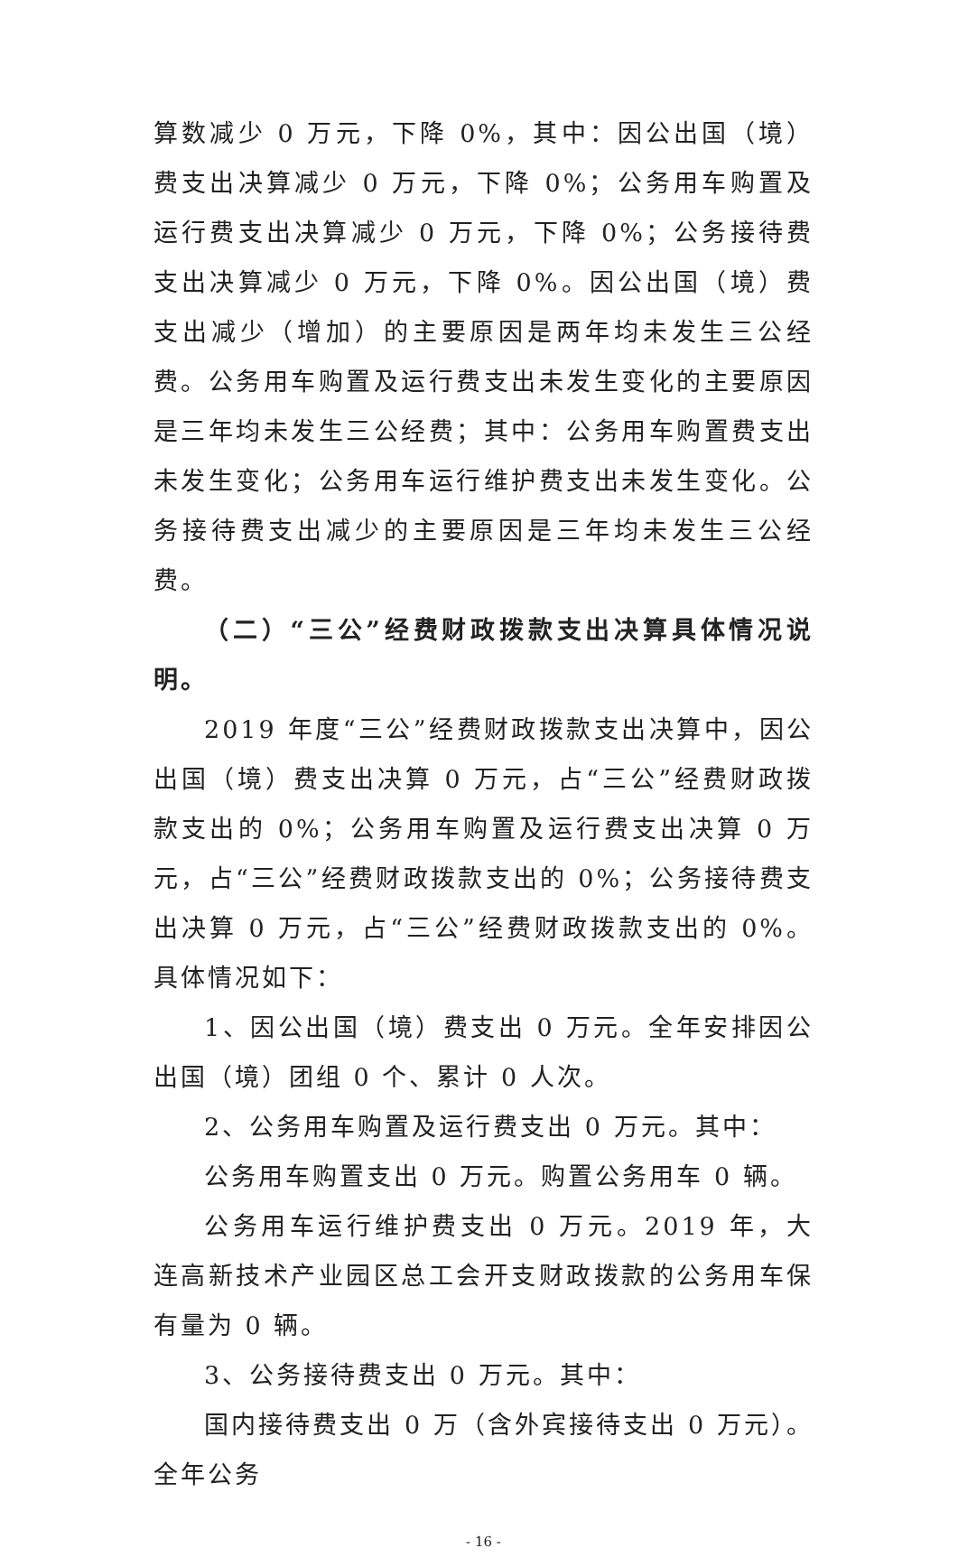算数减少 0 万元，下降 0%，其中：因公出国（境）费支出决算减少 0 万元，下降 0%；公务用车购置及运行费支出决算减少 0 万元，下降 0%；公务接待费支出决算减少 0 万元，下降 0%。因公出国（境）费支出减少（增加）的主要原因是两年均未发生三公经费。公务用车购置及运行费支出未发生变化的主要原因是三年均未发生三公经费；其中：公务用车购置费支出未发生变化；公务用车运行维护费支出未发生变化。公务接待费支出减少的主要原因是三年均未发生三公经费。
（二）“三公”经费财政拨款支出决算具体情况说明。
2019 年度“三公”经费财政拨款支出决算中，因公出国（境）费支出决算 0 万元，占“三公”经费财政拨款支出的 0%；公务用车购置及运行费支出决算 0 万元，占“三公”经费财政拨款支出的 0%；公务接待费支出决算 0 万元，占“三公”经费财政拨款支出的 0%。具体情况如下：
1、因公出国（境）费支出 0 万元。全年安排因公出国（境）团组 0 个、累计 0 人次。
2、公务用车购置及运行费支出 0 万元。其中：
公务用车购置支出 0 万元。购置公务用车 0 辆。
公务用车运行维护费支出 0 万元。2019 年，大连高新技术产业园区总工会开支财政拨款的公务用车保有量为 0 辆。
3、公务接待费支出 0 万元。其中：
国内接待费支出 0 万（含外宾接待支出 0 万元）。全年公务
- 16 -